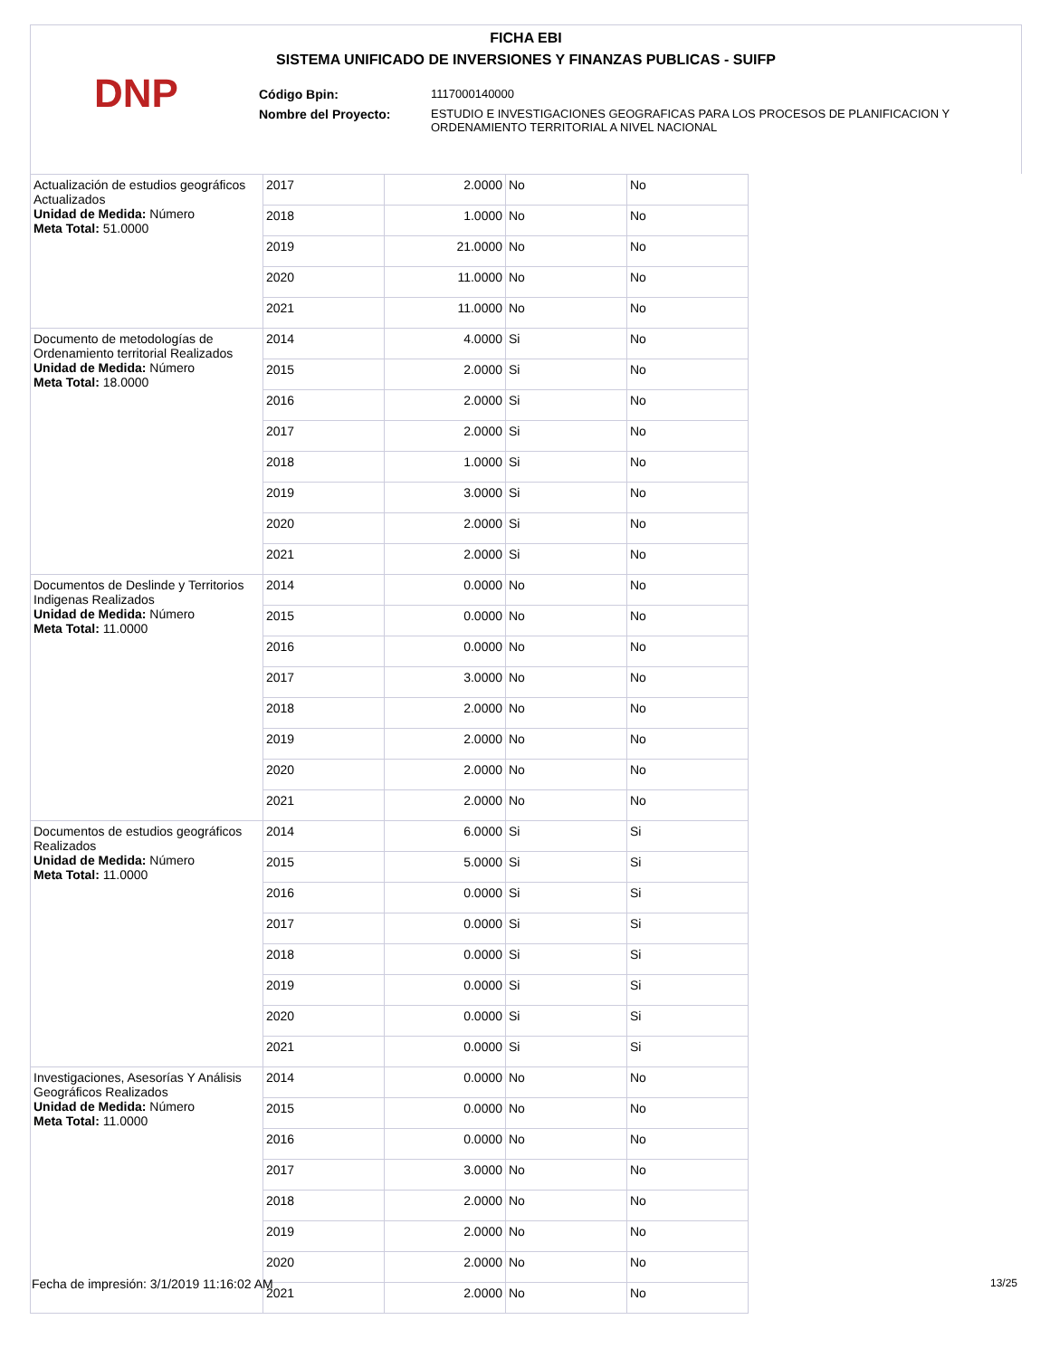FICHA EBI
SISTEMA UNIFICADO DE INVERSIONES Y FINANZAS PUBLICAS - SUIFP
DNP
| Código Bpin: | 1117000140000 |
| Nombre del Proyecto: | ESTUDIO E INVESTIGACIONES GEOGRAFICAS PARA LOS PROCESOS DE PLANIFICACION Y ORDENAMIENTO TERRITORIAL A NIVEL NACIONAL |
| Actualización de estudios geográficos Actualizados Unidad de Medida: Número Meta Total: 51.0000 | 2017 | 2.0000 | No | No |
| | 2018 | 1.0000 | No | No |
| | 2019 | 21.0000 | No | No |
| | 2020 | 11.0000 | No | No |
| | 2021 | 11.0000 | No | No |
| Documento de metodologías de Ordenamiento territorial Realizados Unidad de Medida: Número Meta Total: 18.0000 | 2014 | 4.0000 | Si | No |
| | 2015 | 2.0000 | Si | No |
| | 2016 | 2.0000 | Si | No |
| | 2017 | 2.0000 | Si | No |
| | 2018 | 1.0000 | Si | No |
| | 2019 | 3.0000 | Si | No |
| | 2020 | 2.0000 | Si | No |
| | 2021 | 2.0000 | Si | No |
| Documentos de Deslinde y Territorios Indigenas Realizados Unidad de Medida: Número Meta Total: 11.0000 | 2014 | 0.0000 | No | No |
| | 2015 | 0.0000 | No | No |
| | 2016 | 0.0000 | No | No |
| | 2017 | 3.0000 | No | No |
| | 2018 | 2.0000 | No | No |
| | 2019 | 2.0000 | No | No |
| | 2020 | 2.0000 | No | No |
| | 2021 | 2.0000 | No | No |
| Documentos de estudios geográficos Realizados Unidad de Medida: Número Meta Total: 11.0000 | 2014 | 6.0000 | Si | Si |
| | 2015 | 5.0000 | Si | Si |
| | 2016 | 0.0000 | Si | Si |
| | 2017 | 0.0000 | Si | Si |
| | 2018 | 0.0000 | Si | Si |
| | 2019 | 0.0000 | Si | Si |
| | 2020 | 0.0000 | Si | Si |
| | 2021 | 0.0000 | Si | Si |
| Investigaciones, Asesorías Y Análisis Geográficos Realizados Unidad de Medida: Número Meta Total: 11.0000 | 2014 | 0.0000 | No | No |
| | 2015 | 0.0000 | No | No |
| | 2016 | 0.0000 | No | No |
| | 2017 | 3.0000 | No | No |
| | 2018 | 2.0000 | No | No |
| | 2019 | 2.0000 | No | No |
| | 2020 | 2.0000 | No | No |
| | 2021 | 2.0000 | No | No |
Fecha de impresión: 3/1/2019 11:16:02 AM
13/25